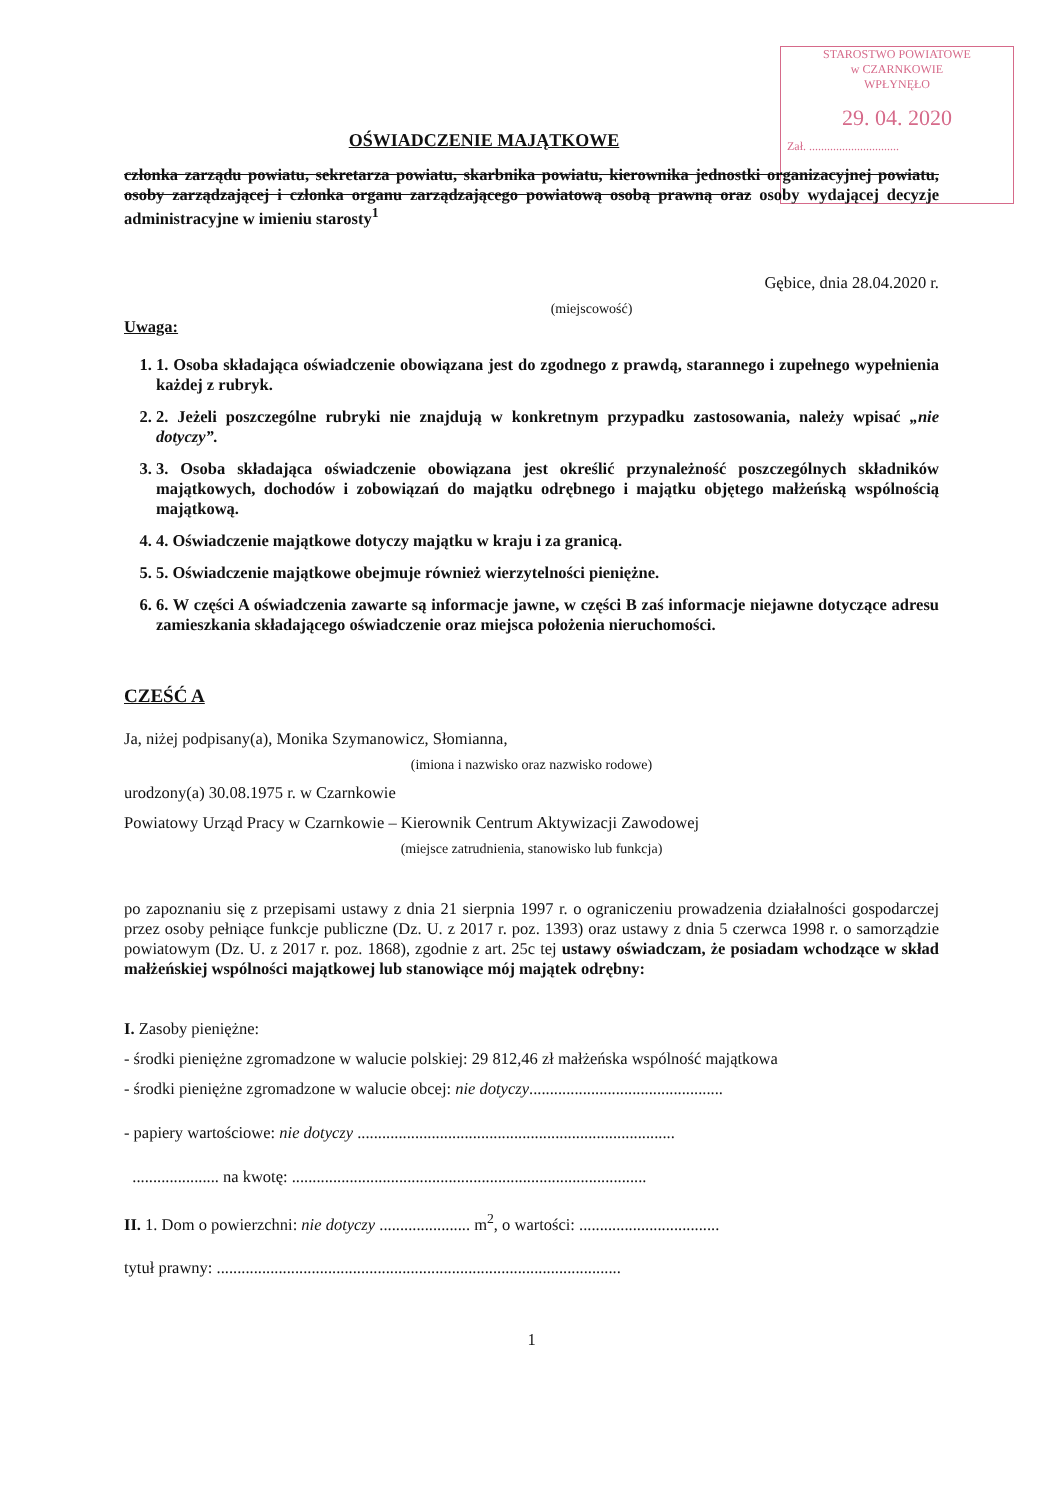STAROSTWO POWIATOWE
w CZARNKOWIE
WPŁYNĘŁO
29. 04. 2020
Zał. ..............................
OŚWIADCZENIE MAJĄTKOWE
członka zarządu powiatu, sekretarza powiatu, skarbnika powiatu, kierownika jednostki organizacyjnej powiatu, osoby zarządzającej i członka organu zarządzającego powiatową osobą prawną oraz osoby wydającej decyzje administracyjne w imieniu starosty<sup>1</sup>
Gębice, dnia 28.04.2020 r.
(miejscowość)
Uwaga:
1. 1. Osoba składająca oświadczenie obowiązana jest do zgodnego z prawdą, starannego i zupełnego wypełnienia każdej z rubryk.
2. 2. Jeżeli poszczególne rubryki nie znajdują w konkretnym przypadku zastosowania, należy wpisać „nie dotyczy”.
3. 3. Osoba składająca oświadczenie obowiązana jest określić przynależność poszczególnych składników majątkowych, dochodów i zobowiązań do majątku odrębnego i majątku objętego małżeńską wspólnością majątkową.
4. 4. Oświadczenie majątkowe dotyczy majątku w kraju i za granicą.
5. 5. Oświadczenie majątkowe obejmuje również wierzytelności pieniężne.
6. 6. W części A oświadczenia zawarte są informacje jawne, w części B zaś informacje niejawne dotyczące adresu zamieszkania składającego oświadczenie oraz miejsca położenia nieruchomości.
CZEŚĆ A
Ja, niżej podpisany(a), Monika Szymanowicz, Słomianna,
(imiona i nazwisko oraz nazwisko rodowe)
urodzony(a) 30.08.1975 r. w Czarnkowie
Powiatowy Urząd Pracy w Czarnkowie – Kierownik Centrum Aktywizacji Zawodowej
(miejsce zatrudnienia, stanowisko lub funkcja)
po zapoznaniu się z przepisami ustawy z dnia 21 sierpnia 1997 r. o ograniczeniu prowadzenia działalności gospodarczej przez osoby pełniące funkcje publiczne (Dz. U. z 2017 r. poz. 1393) oraz ustawy z dnia 5 czerwca 1998 r. o samorządzie powiatowym (Dz. U. z 2017 r. poz. 1868), zgodnie z art. 25c tej ustawy oświadczam, że posiadam wchodzące w skład małżeńskiej wspólności majątkowej lub stanowiące mój majątek odrębny:
I. Zasoby pieniężne:
- środki pieniężne zgromadzone w walucie polskiej: 29 812,46 zł małżeńska wspólność majątkowa
- środki pieniężne zgromadzone w walucie obcej: nie dotyczy...............................................
- papiery wartościowe: nie dotyczy .............................................................................
..................... na kwotę: ......................................................................................
II. 1. Dom o powierzchni: nie dotyczy ...................... m<sup>2</sup>, o wartości: ..................................
tytuł prawny: ..................................................................................................
1